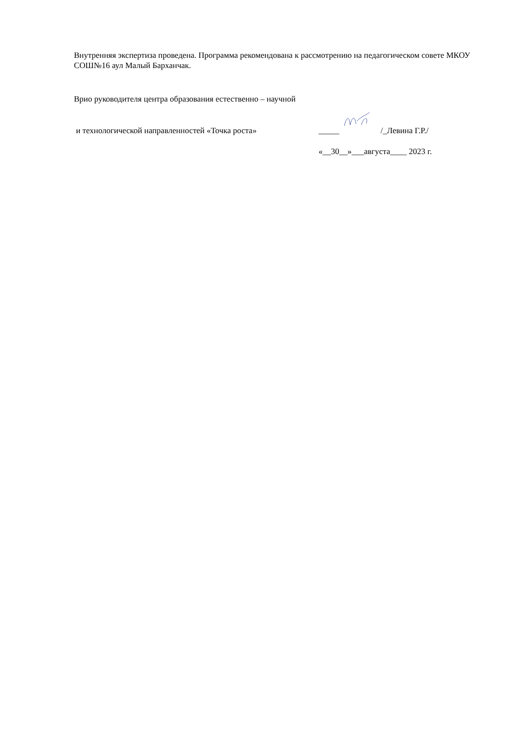Внутренняя экспертиза проведена. Программа рекомендована к рассмотрению на педагогическом совете МКОУ СОШ№16 аул Малый Барханчак.
Врио руководителя центра образования естественно – научной
и технологической направленностей «Точка роста» _____ /_Левина Г.Р./
«__30__»___августа____ 2023 г.